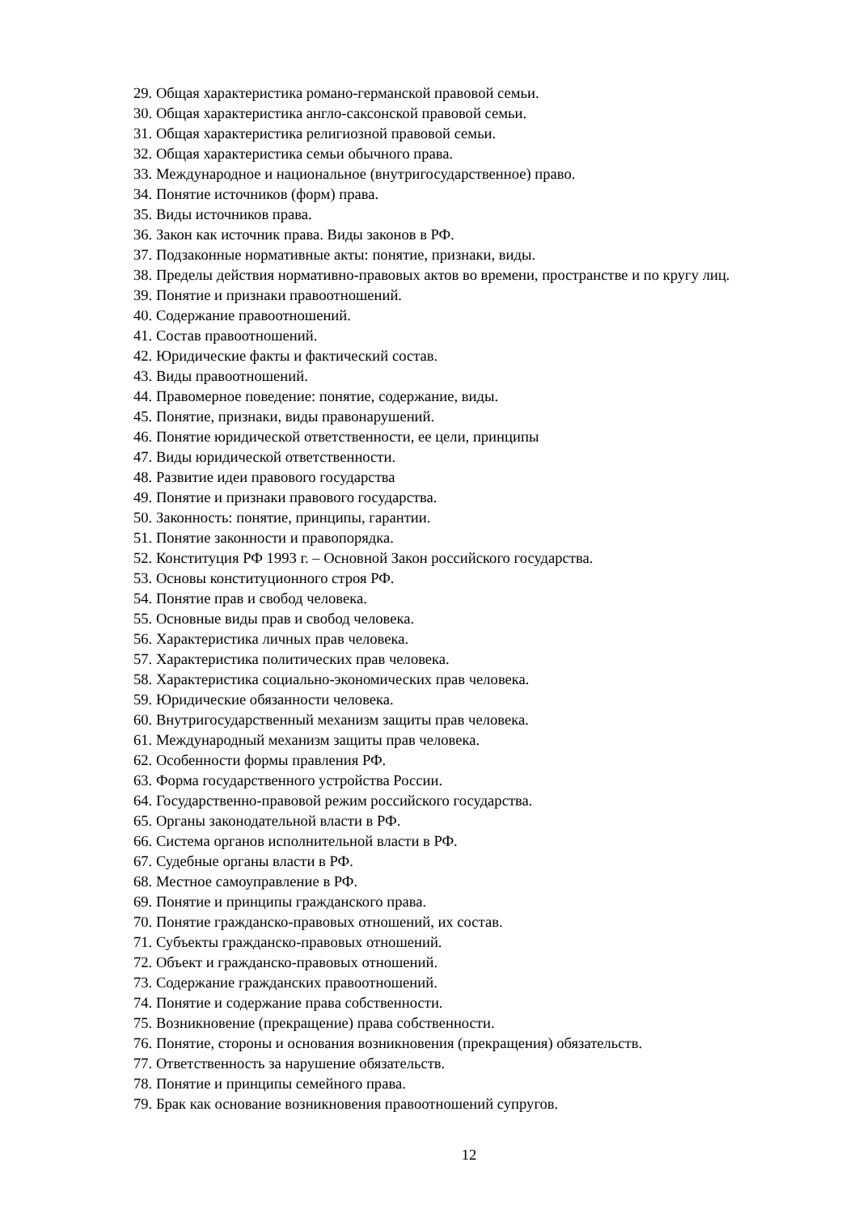29. Общая характеристика романо-германской правовой семьи.
30. Общая характеристика англо-саксонской правовой семьи.
31. Общая характеристика религиозной правовой семьи.
32. Общая характеристика семьи обычного права.
33. Международное и национальное (внутригосударственное) право.
34. Понятие источников (форм) права.
35. Виды источников права.
36. Закон как источник права. Виды законов в РФ.
37. Подзаконные нормативные акты: понятие, признаки, виды.
38. Пределы действия нормативно-правовых актов во времени, пространстве и по кругу лиц.
39. Понятие и признаки правоотношений.
40. Содержание правоотношений.
41. Состав правоотношений.
42. Юридические факты и фактический состав.
43. Виды правоотношений.
44. Правомерное поведение: понятие, содержание, виды.
45. Понятие, признаки, виды правонарушений.
46. Понятие юридической ответственности, ее цели, принципы
47. Виды юридической ответственности.
48. Развитие идеи правового государства
49. Понятие и признаки правового государства.
50. Законность: понятие, принципы, гарантии.
51. Понятие законности и правопорядка.
52. Конституция РФ 1993 г. – Основной Закон российского государства.
53. Основы конституционного строя РФ.
54. Понятие прав и свобод человека.
55. Основные виды прав и свобод человека.
56. Характеристика личных прав человека.
57. Характеристика политических прав человека.
58. Характеристика социально-экономических прав человека.
59. Юридические обязанности человека.
60. Внутригосударственный механизм защиты прав человека.
61. Международный механизм защиты прав человека.
62. Особенности формы правления РФ.
63. Форма государственного устройства России.
64. Государственно-правовой режим российского государства.
65. Органы законодательной власти в РФ.
66. Система органов исполнительной власти в РФ.
67. Судебные органы власти в РФ.
68. Местное самоуправление в РФ.
69. Понятие и принципы гражданского права.
70. Понятие гражданско-правовых отношений, их состав.
71. Субъекты гражданско-правовых отношений.
72. Объект и гражданско-правовых отношений.
73. Содержание гражданских правоотношений.
74. Понятие и содержание права собственности.
75. Возникновение (прекращение) права собственности.
76. Понятие, стороны и основания возникновения (прекращения) обязательств.
77. Ответственность за нарушение обязательств.
78. Понятие и принципы семейного права.
79. Брак как основание возникновения правоотношений супругов.
12